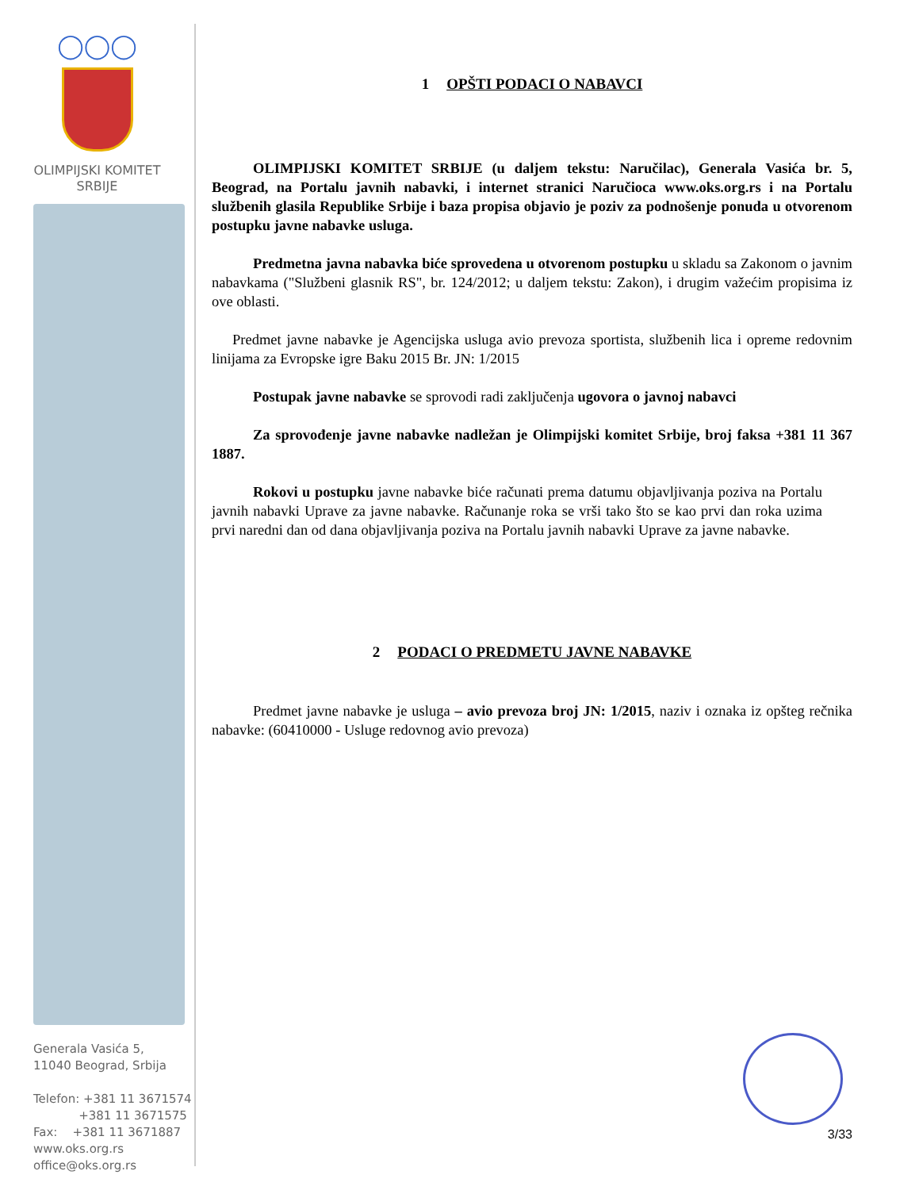◯◯◯
OLIMPIJSKI KOMITET
SRBIJE
Generala Vasića 5,
11040 Beograd, Srbija
Telefon: +381 11 3671574
+381 11 3671575
Fax: +381 11 3671887
www.oks.org.rs
office@oks.org.rs
1 OPŠTI PODACI O NABAVCI
OLIMPIJSKI KOMITET SRBIJE (u daljem tekstu: Naručilac), Generala Vasića br. 5, Beograd, na Portalu javnih nabavki, i internet stranici Naručioca www.oks.org.rs i na Portalu službenih glasila Republike Srbije i baza propisa objavio je poziv za podnošenje ponuda u otvorenom postupku javne nabavke usluga.
Predmetna javna nabavka biće sprovedena u otvorenom postupku u skladu sa Zakonom o javnim nabavkama ("Službeni glasnik RS", br. 124/2012; u daljem tekstu: Zakon), i drugim važećim propisima iz ove oblasti.
Predmet javne nabavke je Agencijska usluga avio prevoza sportista, službenih lica i opreme redovnim linijama za Evropske igre Baku 2015 Br. JN: 1/2015
Postupak javne nabavke se sprovodi radi zaključenja ugovora o javnoj nabavci
Za sprovođenje javne nabavke nadležan je Olimpijski komitet Srbije, broj faksa +381 11 367 1887.
Rokovi u postupku javne nabavke biće računati prema datumu objavljivanja poziva na Portalu javnih nabavki Uprave za javne nabavke. Računanje roka se vrši tako što se kao prvi dan roka uzima prvi naredni dan od dana objavljivanja poziva na Portalu javnih nabavki Uprave za javne nabavke.
2 PODACI O PREDMETU JAVNE NABAVKE
Predmet javne nabavke je usluga – avio prevoza broj JN: 1/2015, naziv i oznaka iz opšteg rečnika nabavke: (60410000 - Usluge redovnog avio prevoza)
3/33